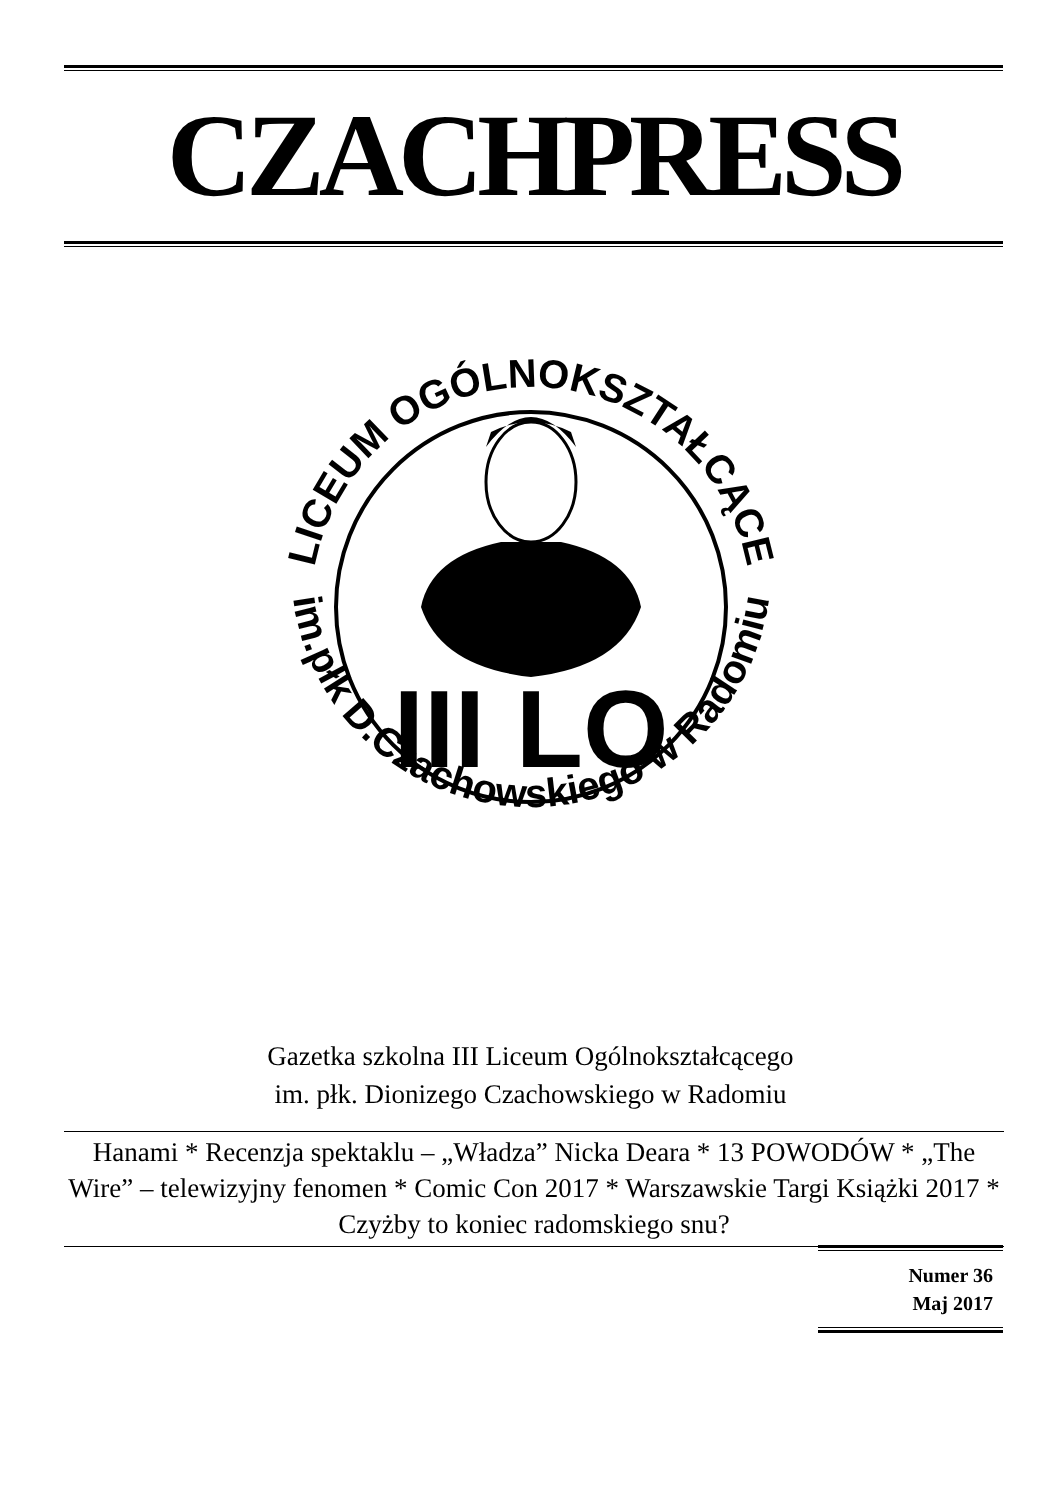CZACHPRESS
LICEUM OGÓLNOKSZTAŁCĄCE
im.płk D.Czachowskiego w Radomiu
III LO
Gazetka szkolna III Liceum Ogólnokształcącego
im. płk. Dionizego Czachowskiego w Radomiu
Hanami * Recenzja spektaklu – „Władza” Nicka Deara * 13 POWODÓW * „The Wire” – telewizyjny fenomen * Comic Con 2017 * Warszawskie Targi Książki 2017 * Czyżby to koniec radomskiego snu?
Numer 36
Maj 2017